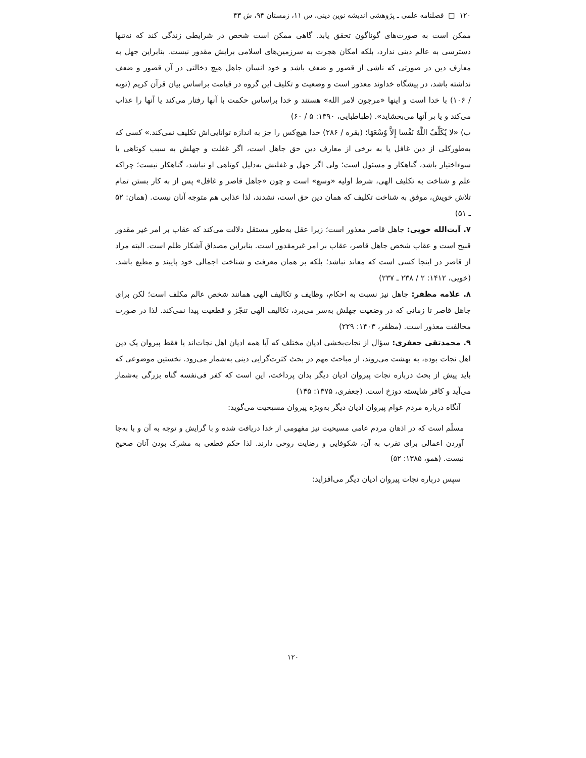۱۲۰ □ فصلنامه علمی ـ پژوهشی اندیشه نوین دینی، س ۱۱، زمستان ۹۴، ش ۴۳
ممکن است به صورت‌های گوناگون تحقق یابد. گاهی ممکن است شخص در شرایطی زندگی کند که نه‌تنها دسترسی به عالم دینی ندارد، بلکه امکان هجرت به سرزمین‌های اسلامی برایش مقدور نیست. بنابراین جهل به معارف دین در صورتی که ناشی از قصور و ضعف باشد و خود انسان جاهل هیچ دخالتی در آن قصور و ضعف نداشته باشد، در پیشگاه خداوند معذور است و وضعیت و تکلیف این گروه در قیامت براساس بیان قرآن کریم (توبه / ۱۰۶) با خدا است و اینها «مرجون لامر الله» هستند و خدا براساس حکمت با آنها رفتار می‌کند یا آنها را عذاب می‌کند و یا بر آنها می‌بخشاید». (طباطبایی، ۱۳۹۰: ۵ / ۶۰)
ب) «لا یُکَلِّفُ اللَّهُ نَفْسا إِلاَّ وُسْعَهَا؛ (بقره / ۲۸۶) خدا هیچ‌کس را جز به اندازه توانایی‌اش تکلیف نمی‌کند.» کسی که به‌طورکلی از دین غافل یا به برخی از معارف دین حق جاهل است، اگر غفلت و جهلش به سبب کوتاهی یا سوءاختیار باشد، گناهکار و مسئول است؛ ولی اگر جهل و غفلتش به‌دلیل کوتاهی او نباشد، گناهکار نیست؛ چراکه علم و شناخت به تکلیف الهی، شرط اولیه «وسع» است و چون «جاهل قاصر و غافل» پس از به کار بستن تمام تلاش خویش، موفق به شناخت تکلیف که همان دین حق است، نشدند، لذا عذابی هم متوجه آنان نیست. (همان: ۵۲ ـ ۵۱)
۷. آیت‌الله خویی: جاهل قاصر معذور است؛ زیرا عقل به‌طور مستقل دلالت می‌کند که عقاب بر امر غیر مقدور قبیح است و عقاب شخص جاهل قاصر، عقاب بر امر غیرمقدور است. بنابراین مصداق آشکار ظلم است. البته مراد از قاصر در اینجا کسی است که معاند نباشد؛ بلکه بر همان معرفت و شناخت اجمالی خود پایبند و مطیع باشد. (خویی، ۱۴۱۲: ۲ / ۲۳۸ ـ ۲۳۷)
۸. علامه مظفر: جاهل نیز نسبت به احکام، وظایف و تکالیف الهی همانند شخص عالم مکلف است؛ لکن برای جاهل قاصر تا زمانی که در وضعیت جهلش به‌سر می‌برد، تکالیف الهی تنجّز و قطعیت پیدا نمی‌کند. لذا در صورت مخالفت معذور است. (مظفر، ۱۴۰۳: ۲۲۹)
۹. محمدتقی جعفری: سؤال از نجات‌بخشی ادیان مختلف که آیا همه ادیان اهل نجات‌اند یا فقط پیروان یک دین اهل نجات بوده، به بهشت می‌روند، از مباحث مهم در بحث کثرت‌گرایی دینی به‌شمار می‌رود. نخستین موضوعی که باید پیش از بحث درباره نجات پیروان ادیان دیگر بدان پرداخت، این است که کفر فی‌نفسه گناه بزرگی به‌شمار می‌آید و کافر شایسته دوزخ است. (جعفری، ۱۳۷۵: ۱۴۵)
آنگاه درباره مردم عوام پیروان ادیان دیگر به‌ویژه پیروان مسیحیت می‌گوید:
مسلّم است که در اذهان مردم عامی مسیحیت نیز مفهومی از خدا دریافت شده و با گرایش و توجه به آن و با به‌جا آوردن اعمالی برای تقرب به آن، شکوفایی و رضایت روحی دارند. لذا حکم قطعی به مشرک بودن آنان صحیح نیست. (همو، ۱۳۸۵: ۵۲)
سپس درباره نجات پیروان ادیان دیگر می‌افزاید:
۱۲۰